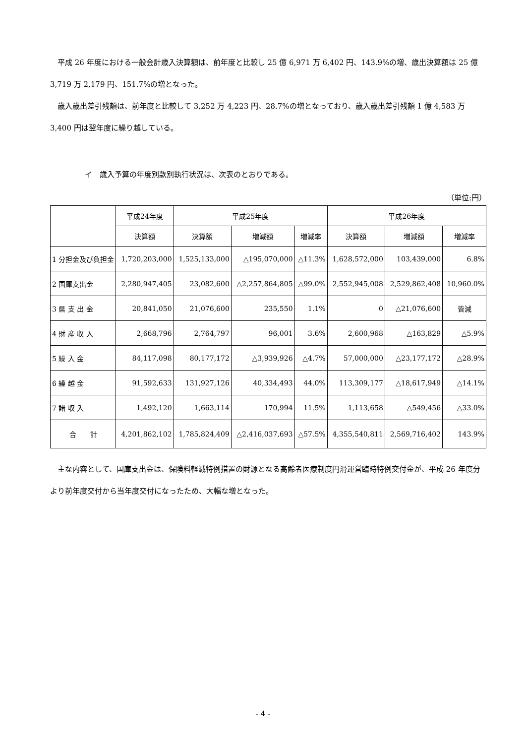平成 26 年度における一般会計歳入決算額は、前年度と比較し 25 億 6,971 万 6,402 円、143.9%の増、歳出決算額は 25 億 3,719 万 2,179 円、151.7%の増となった。
　歳入歳出差引残額は、前年度と比較して 3,252 万 4,223 円、28.7%の増となっており、歳入歳出差引残額 1 億 4,583 万 3,400 円は翌年度に繰り越している。
イ　歳入予算の年度別款別執行状況は、次表のとおりである。
（単位:円）
| | 平成24年度 | 平成25年度 | | | 平成26年度 | | |
| --- | --- | --- | --- | --- | --- | --- | --- |
| | 決算額 | 決算額 | 増減額 | 増減率 | 決算額 | 増減額 | 増減率 |
| 1 分担金及び負担金 | 1,720,203,000 | 1,525,133,000 | △195,070,000 | △11.3% | 1,628,572,000 | 103,439,000 | 6.8% |
| 2 国庫支出金 | 2,280,947,405 | 23,082,600 | △2,257,864,805 | △99.0% | 2,552,945,008 | 2,529,862,408 | 10,960.0% |
| 3 県 支 出 金 | 20,841,050 | 21,076,600 | 235,550 | 1.1% | 0 | △21,076,600 | 皆減 |
| 4 財 産 収 入 | 2,668,796 | 2,764,797 | 96,001 | 3.6% | 2,600,968 | △163,829 | △5.9% |
| 5 繰 入 金 | 84,117,098 | 80,177,172 | △3,939,926 | △4.7% | 57,000,000 | △23,177,172 | △28.9% |
| 6 繰 越 金 | 91,592,633 | 131,927,126 | 40,334,493 | 44.0% | 113,309,177 | △18,617,949 | △14.1% |
| 7 諸 収 入 | 1,492,120 | 1,663,114 | 170,994 | 11.5% | 1,113,658 | △549,456 | △33.0% |
| 合 計 | 4,201,862,102 | 1,785,824,409 | △2,416,037,693 | △57.5% | 4,355,540,811 | 2,569,716,402 | 143.9% |
　主な内容として、国庫支出金は、保険料軽減特例措置の財源となる高齢者医療制度円滑運営臨時特例交付金が、平成 26 年度分より前年度交付から当年度交付になったため、大幅な増となった。
- 4 -